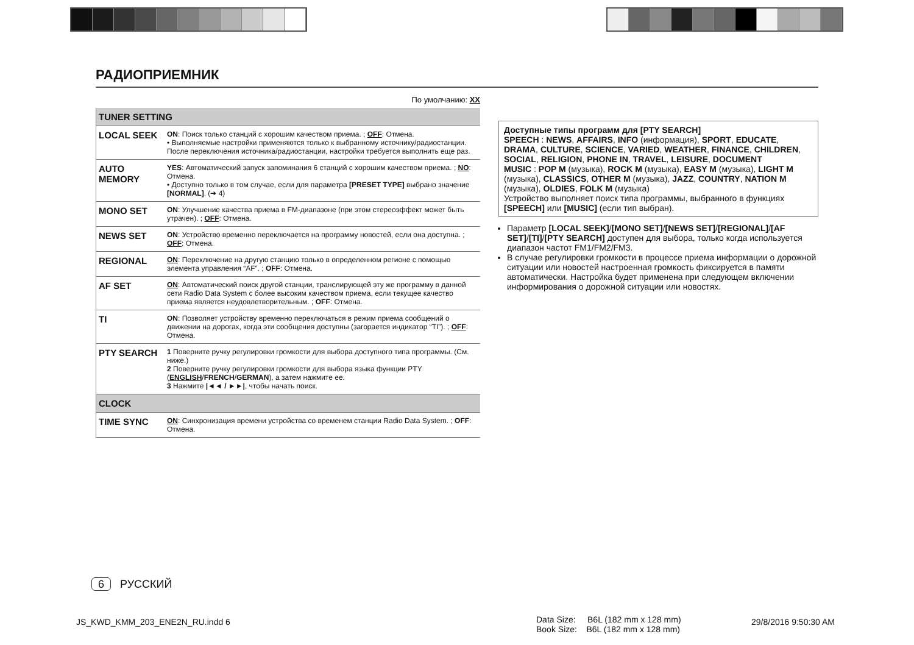РАДИОПРИЕМНИК
По умолчанию: XX
| TUNER SETTING | |
| --- | --- |
| LOCAL SEEK | ON : Поиск только станций с хорошим качеством приема. ; OFF : Отмена. • Выполняемые настройки применяются только к выбранному источнику/радиостанции. После переключения источника/радиостанции, настройки требуется выполнить еще раз. |
| AUTO MEMORY | YES : Автоматический запуск запоминания 6 станций с хорошим качеством приема. ; NO : Отмена. • Доступно только в том случае, если для параметра [PRESET TYPE] выбрано значение [NORMAL] . (➔ 4) |
| MONO SET | ON : Улучшение качества приема в FM-диапазоне (при этом стереоэффект может быть утрачен). ; OFF : Отмена. |
| NEWS SET | ON : Устройство временно переключается на программу новостей, если она доступна. ; OFF : Отмена. |
| REGIONAL | ON : Переключение на другую станцию только в определенном регионе с помощью элемента управления “AF”. ; OFF : Отмена. |
| AF SET | ON : Автоматический поиск другой станции, транслирующей эту же программу в данной сети Radio Data System с более высоким качеством приема, если текущее качество приема является неудовлетворительным. ; OFF : Отмена. |
| TI | ON : Позволяет устройству временно переключаться в режим приема сообщений о движении на дорогах, когда эти сообщения доступны (загорается индикатор “TI”). ; OFF : Отмена. |
| PTY SEARCH | 1 Поверните ручку регулировки громкости для выбора доступного типа программы. (См. ниже.) 2 Поверните ручку регулировки громкости для выбора языка функции PTY ( ENGLISH / FRENCH / GERMAN ), а затем нажмите ее. 3 Нажмите /◄◄ / ►►/ , чтобы начать поиск. |
| CLOCK | |
| TIME SYNC | ON : Синхронизация времени устройства со временем станции Radio Data System. ; OFF : Отмена. |
Доступные типы программ для [PTY SEARCH]
SPEECH : NEWS, AFFAIRS, INFO (информация), SPORT, EDUCATE, DRAMA, CULTURE, SCIENCE, VARIED, WEATHER, FINANCE, CHILDREN, SOCIAL, RELIGION, PHONE IN, TRAVEL, LEISURE, DOCUMENT
MUSIC : POP M (музыка), ROCK M (музыка), EASY M (музыка), LIGHT M (музыка), CLASSICS, OTHER M (музыка), JAZZ, COUNTRY, NATION M (музыка), OLDIES, FOLK M (музыка)
Устройство выполняет поиск типа программы, выбранного в функциях [SPEECH] или [MUSIC] (если тип выбран).
Параметр [LOCAL SEEK]/[MONO SET]/[NEWS SET]/[REGIONAL]/[AF SET]/[TI]/[PTY SEARCH] доступен для выбора, только когда используется диапазон частот FM1/FM2/FM3.
В случае регулировки громкости в процессе приема информации о дорожной ситуации или новостей настроенная громкость фиксируется в памяти автоматически. Настройка будет применена при следующем включении информирования о дорожной ситуации или новостях.
6 РУССКИЙ
JS_KWD_KMM_203_ENE2N_RU.indd 6
Data Size: B6L (182 mm x 128 mm)
Book Size: B6L (182 mm x 128 mm)
29/8/2016 9:50:30 AM